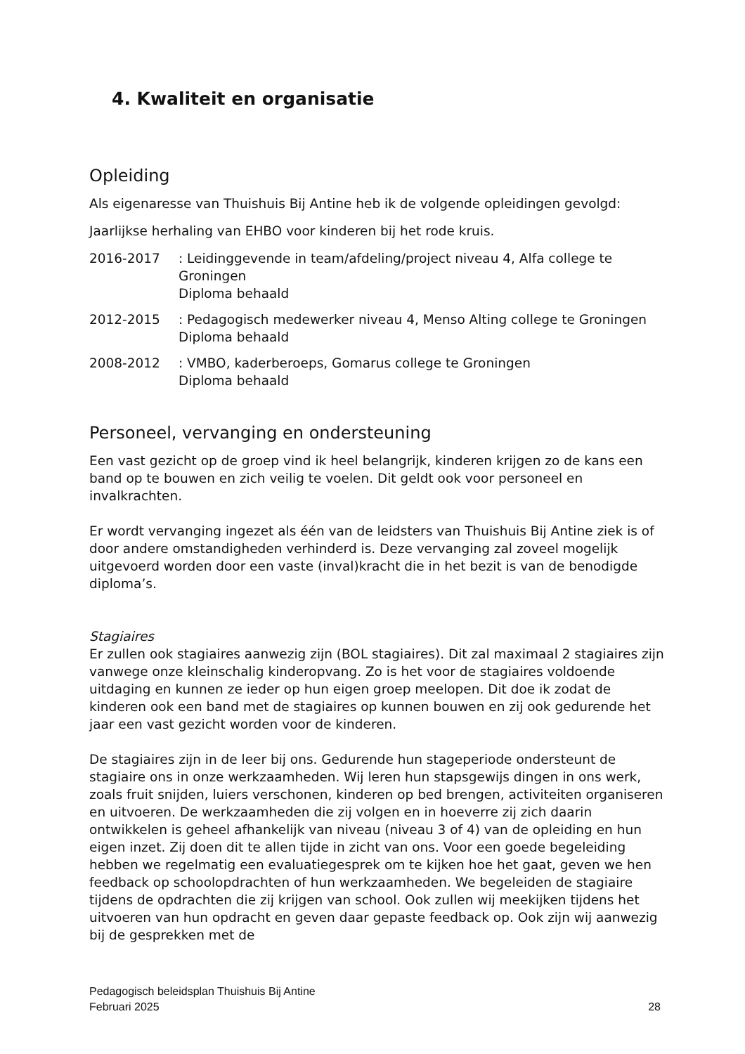4. Kwaliteit en organisatie
Opleiding
Als eigenaresse van Thuishuis Bij Antine heb ik de volgende opleidingen gevolgd:
Jaarlijkse herhaling van EHBO voor kinderen bij het rode kruis.
2016-2017 : Leidinggevende in team/afdeling/project niveau 4, Alfa college te Groningen
Diploma behaald
2012-2015 : Pedagogisch medewerker niveau 4, Menso Alting college te Groningen
Diploma behaald
2008-2012 : VMBO, kaderberoeps, Gomarus college te Groningen
Diploma behaald
Personeel, vervanging en ondersteuning
Een vast gezicht op de groep vind ik heel belangrijk, kinderen krijgen zo de kans een band op te bouwen en zich veilig te voelen. Dit geldt ook voor personeel en invalkrachten.
Er wordt vervanging ingezet als één van de leidsters van Thuishuis Bij Antine ziek is of door andere omstandigheden verhinderd is. Deze vervanging zal zoveel mogelijk uitgevoerd worden door een vaste (inval)kracht die in het bezit is van de benodigde diploma’s.
Stagiaires
Er zullen ook stagiaires aanwezig zijn (BOL stagiaires). Dit zal maximaal 2 stagiaires zijn vanwege onze kleinschalig kinderopvang. Zo is het voor de stagiaires voldoende uitdaging en kunnen ze ieder op hun eigen groep meelopen. Dit doe ik zodat de kinderen ook een band met de stagiaires op kunnen bouwen en zij ook gedurende het jaar een vast gezicht worden voor de kinderen.
De stagiaires zijn in de leer bij ons. Gedurende hun stageperiode ondersteunt de stagiaire ons in onze werkzaamheden. Wij leren hun stapsgewijs dingen in ons werk, zoals fruit snijden, luiers verschonen, kinderen op bed brengen, activiteiten organiseren en uitvoeren. De werkzaamheden die zij volgen en in hoeverre zij zich daarin ontwikkelen is geheel afhankelijk van niveau (niveau 3 of 4) van de opleiding en hun eigen inzet. Zij doen dit te allen tijde in zicht van ons. Voor een goede begeleiding hebben we regelmatig een evaluatiegesprek om te kijken hoe het gaat, geven we hen feedback op schoolopdrachten of hun werkzaamheden. We begeleiden de stagiaire tijdens de opdrachten die zij krijgen van school. Ook zullen wij meekijken tijdens het uitvoeren van hun opdracht en geven daar gepaste feedback op. Ook zijn wij aanwezig bij de gesprekken met de
Pedagogisch beleidsplan Thuishuis Bij Antine
Februari 2025
28